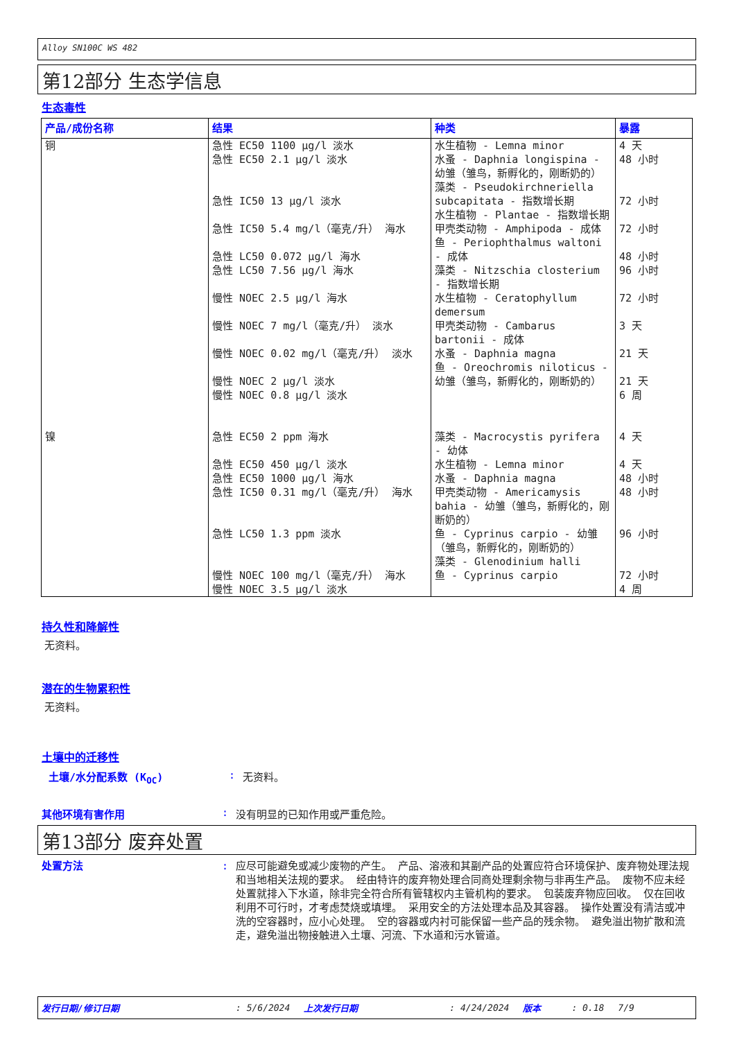Alloy SN100C WS 482
第12部分 生态学信息
生态毒性
| 产品/成份名称 | 结果 | 种类 | 暴露 |
| --- | --- | --- | --- |
| 铜 | 急性 EC50 1100 µg/l 淡水 急性 EC50 2.1 µg/l 淡水 急性 IC50 13 µg/l 淡水 急性 IC50 5.4 mg/l（毫克/升） 海水 急性 LC50 0.072 µg/l 海水 急性 LC50 7.56 µg/l 海水 慢性 NOEC 2.5 µg/l 海水 慢性 NOEC 7 mg/l（毫克/升） 淡水 慢性 NOEC 0.02 mg/l（毫克/升） 淡水 慢性 NOEC 2 µg/l 淡水 慢性 NOEC 0.8 µg/l 淡水 | 水生植物 - Lemna minor 水蚤 - Daphnia longispina - 幼雏（雏鸟，新孵化的，刚断奶的） 藻类 - Pseudokirchneriella subcapitata - 指数增长期 水生植物 - Plantae - 指数增长期 甲壳类动物 - Amphipoda - 成体 鱼 - Periophthalmus waltoni - 成体 藻类 - Nitzschia closterium - 指数增长期 水生植物 - Ceratophyllum demersum 甲壳类动物 - Cambarus bartonii - 成体 水蚤 - Daphnia magna 鱼 - Oreochromis niloticus - 幼雏（雏鸟，新孵化的，刚断奶的） | 4 天 48 小时 72 小时 72 小时 48 小时 96 小时 72 小时 3 天 21 天 21 天 6 周 |
| 镍 | 急性 EC50 2 ppm 海水 急性 EC50 450 µg/l 淡水 急性 EC50 1000 µg/l 海水 急性 IC50 0.31 mg/l（毫克/升） 海水 急性 LC50 1.3 ppm 淡水 慢性 NOEC 100 mg/l（毫克/升） 海水 慢性 NOEC 3.5 µg/l 淡水 | 藻类 - Macrocystis pyrifera - 幼体 水生植物 - Lemna minor 水蚤 - Daphnia magna 甲壳类动物 - Americamysis bahia - 幼雏（雏鸟，新孵化的，刚断奶的） 鱼 - Cyprinus carpio - 幼雏（雏鸟，新孵化的，刚断奶的） 藻类 - Glenodinium halli 鱼 - Cyprinus carpio | 4 天 4 天 48 小时 48 小时 96 小时 72 小时 4 周 |
持久性和降解性
无资料。
潜在的生物累积性
无资料。
土壤中的迁移性
土壤/水分配系数 (K<sub>OC</sub>) : 无资料。
其他环境有害作用 : 没有明显的已知作用或严重危险。
第13部分 废弃处置
处置方法 : 应尽可能避免或减少废物的产生。 产品、溶液和其副产品的处置应符合环境保护、废弃物处理法规和当地相关法规的要求。 经由特许的废弃物处理合同商处理剩余物与非再生产品。 废物不应未经处置就排入下水道，除非完全符合所有管辖权内主管机构的要求。 包装废弃物应回收。 仅在回收利用不可行时，才考虑焚烧或填埋。 采用安全的方法处理本品及其容器。 操作处置没有清洁或冲洗的空容器时，应小心处理。 空的容器或内衬可能保留一些产品的残余物。 避免溢出物扩散和流走，避免溢出物接触进入土壤、河流、下水道和污水管道。
发行日期/修订日期: 5/6/2024 上次发行日期: 4/24/2024 版本: 0.18 7/9